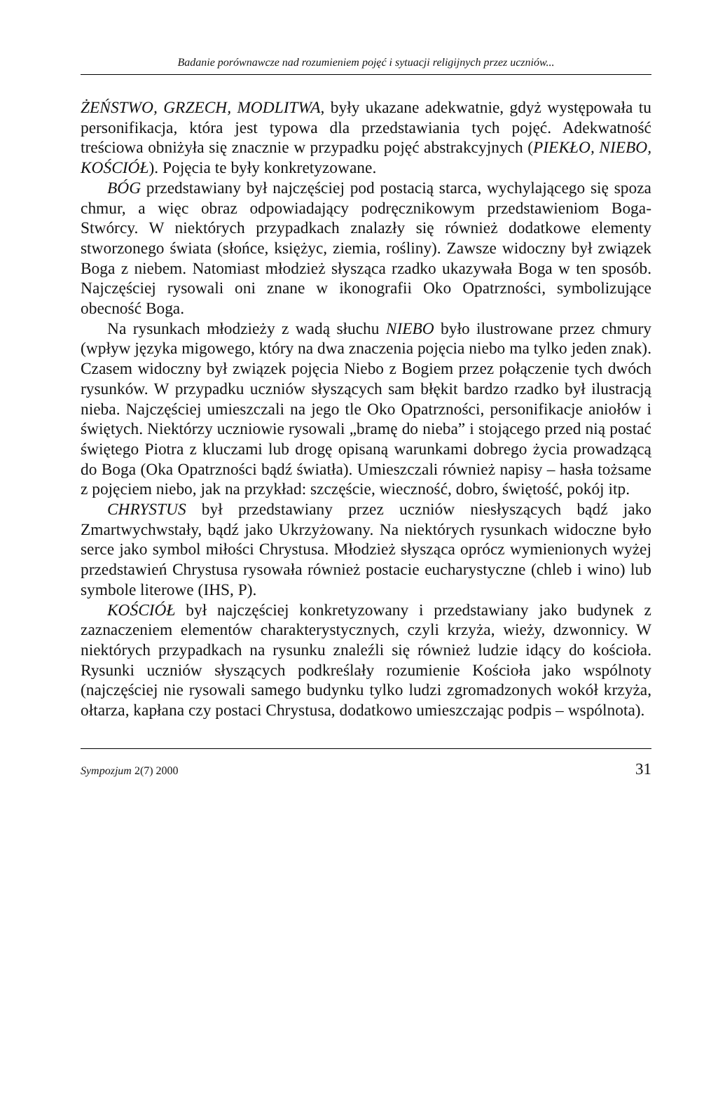Badanie porównawcze nad rozumieniem pojęć i sytuacji religijnych przez uczniów...
ŻEŃSTWO, GRZECH, MODLITWA, były ukazane adekwatnie, gdyż występowała tu personifikacja, która jest typowa dla przedstawiania tych pojęć. Adekwatność treściowa obniżyła się znacznie w przypadku pojęć abstrakcyjnych (PIEKŁO, NIEBO, KOŚCIÓŁ). Pojęcia te były konkretyzowane.
BÓG przedstawiany był najczęściej pod postacią starca, wychylającego się spoza chmur, a więc obraz odpowiadający podręcznikowym przedstawieniom Boga-Stwórcy. W niektórych przypadkach znalazły się również dodatkowe elementy stworzonego świata (słońce, księżyc, ziemia, rośliny). Zawsze widoczny był związek Boga z niebem. Natomiast młodzież słysząca rzadko ukazywała Boga w ten sposób. Najczęściej rysowali oni znane w ikonografii Oko Opatrzności, symbolizujące obecność Boga.
Na rysunkach młodzieży z wadą słuchu NIEBO było ilustrowane przez chmury (wpływ języka migowego, który na dwa znaczenia pojęcia niebo ma tylko jeden znak). Czasem widoczny był związek pojęcia Niebo z Bogiem przez połączenie tych dwóch rysunków. W przypadku uczniów słyszących sam błękit bardzo rzadko był ilustracją nieba. Najczęściej umieszczali na jego tle Oko Opatrzności, personifikacje aniołów i świętych. Niektórzy uczniowie rysowali „bramę do nieba” i stojącego przed nią postać świętego Piotra z kluczami lub drogę opisaną warunkami dobrego życia prowadzącą do Boga (Oka Opatrzności bądź światła). Umieszczali również napisy – hasła tożsame z pojęciem niebo, jak na przykład: szczęście, wieczność, dobro, świętość, pokój itp.
CHRYSTUS był przedstawiany przez uczniów niesłyszących bądź jako Zmartwychwstały, bądź jako Ukrzyżowany. Na niektórych rysunkach widoczne było serce jako symbol miłości Chrystusa. Młodzież słysząca oprócz wymienionych wyżej przedstawień Chrystusa rysowała również postacie eucharystyczne (chleb i wino) lub symbole literowe (IHS, P).
KOŚCIÓŁ był najczęściej konkretyzowany i przedstawiany jako budynek z zaznaczeniem elementów charakterystycznych, czyli krzyża, wieży, dzwonnicy. W niektórych przypadkach na rysunku znaleźli się również ludzie idący do kościoła. Rysunki uczniów słyszących podkreślały rozumienie Kościoła jako wspólnoty (najczęściej nie rysowali samego budynku tylko ludzi zgromadzonych wokół krzyża, ołtarza, kapłana czy postaci Chrystusa, dodatkowo umieszczając podpis – wspólnota).
Sympozjum 2(7) 2000 31